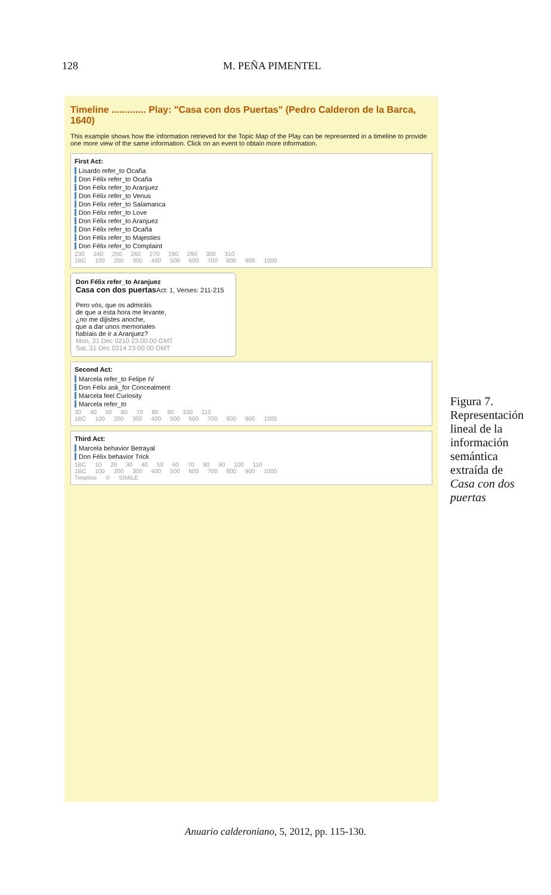128 M. PEÑA PIMENTEL
Timeline ............. Play: "Casa con dos Puertas" (Pedro Calderon de la Barca, 1640)
This example shows how the information retrieved for the Topic Map of the Play can be represented in a timeline to provide one more view of the same information. Click on an event to obtain more information.
First Act:
Lisardo refer_to Ocaña
Don Félix refer_to Ocaña
Don Félix refer_to Aranjuez
Don Félix refer_to Venus
Don Félix refer_to Salamanca
Don Félix refer_to Love
Don Félix refer_to Aranjuez
Don Félix refer_to Ocaña
Don Félix refer_to Majesties
Don Félix refer_to Complaint
230 240 250 260 270 280 290 300 310
1BC 100 200 300 400 500 600 700 800 900 1000
Don Félix refer_to Aranjuez
Casa con dos puertas Act: 1, Verses: 211-215
Pero vós, que os admiráis
de que a esta hora me levante,
¿no me dijistes anoche,
que a dar unos memoriales
habíais de ir a Aranjuez?
Mon, 31 Dec 0210 23:00:00 GMT
Sat, 31 Dec 0214 23:00:00 GMT
Second Act:
Marcela refer_to Felipe IV
Don Félix ask_for Concealment
Marcela feel Curiosity
Marcela refer_to
30 40 50 60 70 80 90 100 110
1BC 100 200 300 400 500 600 700 800 900 1000
Third Act:
Marcela behavior Betrayal
Don Félix behavior Trick
1BC 10 20 30 40 50 60 70 80 90 100 110
1BC 100 200 300 400 500 600 700 800 900 1000
Timeline © SIMILE
Figura 7. Representación lineal de la información semántica extraída de Casa con dos puertas
Anuario calderoniano, 5, 2012, pp. 115-130.